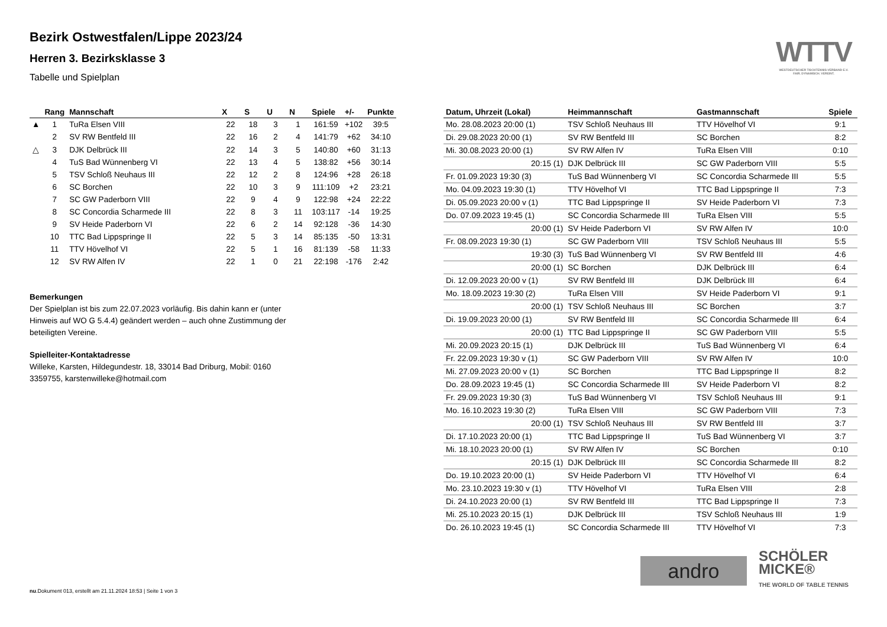Bezirk Ostwestfalen/Lippe 2023/24
Herren 3. Bezirksklasse 3
Tabelle und Spielplan
WTTV
WESTDEUTSCHER TISCHTENNIS-VERBAND E.V.
FAIR. DYNAMISCH. VEREINT.
| | Rang | Mannschaft | X | S | U | N | Spiele | +/- | Punkte |
| --- | --- | --- | --- | --- | --- | --- | --- | --- | --- |
| ▲ | 1 | TuRa Elsen VIII | 22 | 18 | 3 | 1 | 161:59 | +102 | 39:5 |
| | 2 | SV RW Bentfeld III | 22 | 16 | 2 | 4 | 141:79 | +62 | 34:10 |
| △ | 3 | DJK Delbrück III | 22 | 14 | 3 | 5 | 140:80 | +60 | 31:13 |
| | 4 | TuS Bad Wünnenberg VI | 22 | 13 | 4 | 5 | 138:82 | +56 | 30:14 |
| | 5 | TSV Schloß Neuhaus III | 22 | 12 | 2 | 8 | 124:96 | +28 | 26:18 |
| | 6 | SC Borchen | 22 | 10 | 3 | 9 | 111:109 | +2 | 23:21 |
| | 7 | SC GW Paderborn VIII | 22 | 9 | 4 | 9 | 122:98 | +24 | 22:22 |
| | 8 | SC Concordia Scharmede III | 22 | 8 | 3 | 11 | 103:117 | -14 | 19:25 |
| | 9 | SV Heide Paderborn VI | 22 | 6 | 2 | 14 | 92:128 | -36 | 14:30 |
| | 10 | TTC Bad Lippspringe II | 22 | 5 | 3 | 14 | 85:135 | -50 | 13:31 |
| | 11 | TTV Hövelhof VI | 22 | 5 | 1 | 16 | 81:139 | -58 | 11:33 |
| | 12 | SV RW Alfen IV | 22 | 1 | 0 | 21 | 22:198 | -176 | 2:42 |
Bemerkungen
Der Spielplan ist bis zum 22.07.2023 vorläufig. Bis dahin kann er (unter Hinweis auf WO G 5.4.4) geändert werden – auch ohne Zustimmung der beteiligten Vereine.
Spielleiter-Kontaktadresse
Willeke, Karsten, Hildegundestr. 18, 33014 Bad Driburg, Mobil: 0160 3359755, karstenwilleke@hotmail.com
| Datum, Uhrzeit (Lokal) | Heimmannschaft | Gastmannschaft | Spiele |
| --- | --- | --- | --- |
| Mo. 28.08.2023 20:00 (1) | TSV Schloß Neuhaus III | TTV Hövelhof VI | 9:1 |
| Di. 29.08.2023 20:00 (1) | SV RW Bentfeld III | SC Borchen | 8:2 |
| Mi. 30.08.2023 20:00 (1) | SV RW Alfen IV | TuRa Elsen VIII | 0:10 |
| 20:15 (1) | DJK Delbrück III | SC GW Paderborn VIII | 5:5 |
| Fr. 01.09.2023 19:30 (3) | TuS Bad Wünnenberg VI | SC Concordia Scharmede III | 5:5 |
| Mo. 04.09.2023 19:30 (1) | TTV Hövelhof VI | TTC Bad Lippspringe II | 7:3 |
| Di. 05.09.2023 20:00 v (1) | TTC Bad Lippspringe II | SV Heide Paderborn VI | 7:3 |
| Do. 07.09.2023 19:45 (1) | SC Concordia Scharmede III | TuRa Elsen VIII | 5:5 |
| 20:00 (1) | SV Heide Paderborn VI | SV RW Alfen IV | 10:0 |
| Fr. 08.09.2023 19:30 (1) | SC GW Paderborn VIII | TSV Schloß Neuhaus III | 5:5 |
| 19:30 (3) | TuS Bad Wünnenberg VI | SV RW Bentfeld III | 4:6 |
| 20:00 (1) | SC Borchen | DJK Delbrück III | 6:4 |
| Di. 12.09.2023 20:00 v (1) | SV RW Bentfeld III | DJK Delbrück III | 6:4 |
| Mo. 18.09.2023 19:30 (2) | TuRa Elsen VIII | SV Heide Paderborn VI | 9:1 |
| 20:00 (1) | TSV Schloß Neuhaus III | SC Borchen | 3:7 |
| Di. 19.09.2023 20:00 (1) | SV RW Bentfeld III | SC Concordia Scharmede III | 6:4 |
| 20:00 (1) | TTC Bad Lippspringe II | SC GW Paderborn VIII | 5:5 |
| Mi. 20.09.2023 20:15 (1) | DJK Delbrück III | TuS Bad Wünnenberg VI | 6:4 |
| Fr. 22.09.2023 19:30 v (1) | SC GW Paderborn VIII | SV RW Alfen IV | 10:0 |
| Mi. 27.09.2023 20:00 v (1) | SC Borchen | TTC Bad Lippspringe II | 8:2 |
| Do. 28.09.2023 19:45 (1) | SC Concordia Scharmede III | SV Heide Paderborn VI | 8:2 |
| Fr. 29.09.2023 19:30 (3) | TuS Bad Wünnenberg VI | TSV Schloß Neuhaus III | 9:1 |
| Mo. 16.10.2023 19:30 (2) | TuRa Elsen VIII | SC GW Paderborn VIII | 7:3 |
| 20:00 (1) | TSV Schloß Neuhaus III | SV RW Bentfeld III | 3:7 |
| Di. 17.10.2023 20:00 (1) | TTC Bad Lippspringe II | TuS Bad Wünnenberg VI | 3:7 |
| Mi. 18.10.2023 20:00 (1) | SV RW Alfen IV | SC Borchen | 0:10 |
| 20:15 (1) | DJK Delbrück III | SC Concordia Scharmede III | 8:2 |
| Do. 19.10.2023 20:00 (1) | SV Heide Paderborn VI | TTV Hövelhof VI | 6:4 |
| Mo. 23.10.2023 19:30 v (1) | TTV Hövelhof VI | TuRa Elsen VIII | 2:8 |
| Di. 24.10.2023 20:00 (1) | SV RW Bentfeld III | TTC Bad Lippspringe II | 7:3 |
| Mi. 25.10.2023 20:15 (1) | DJK Delbrück III | TSV Schloß Neuhaus III | 1:9 |
| Do. 26.10.2023 19:45 (1) | SC Concordia Scharmede III | TTV Hövelhof VI | 7:3 |
andro
SCHÖLER
MICKE®
THE WORLD OF TABLE TENNIS
nu.Dokument 013, erstellt am 21.11.2024 18:53 | Seite 1 von 3